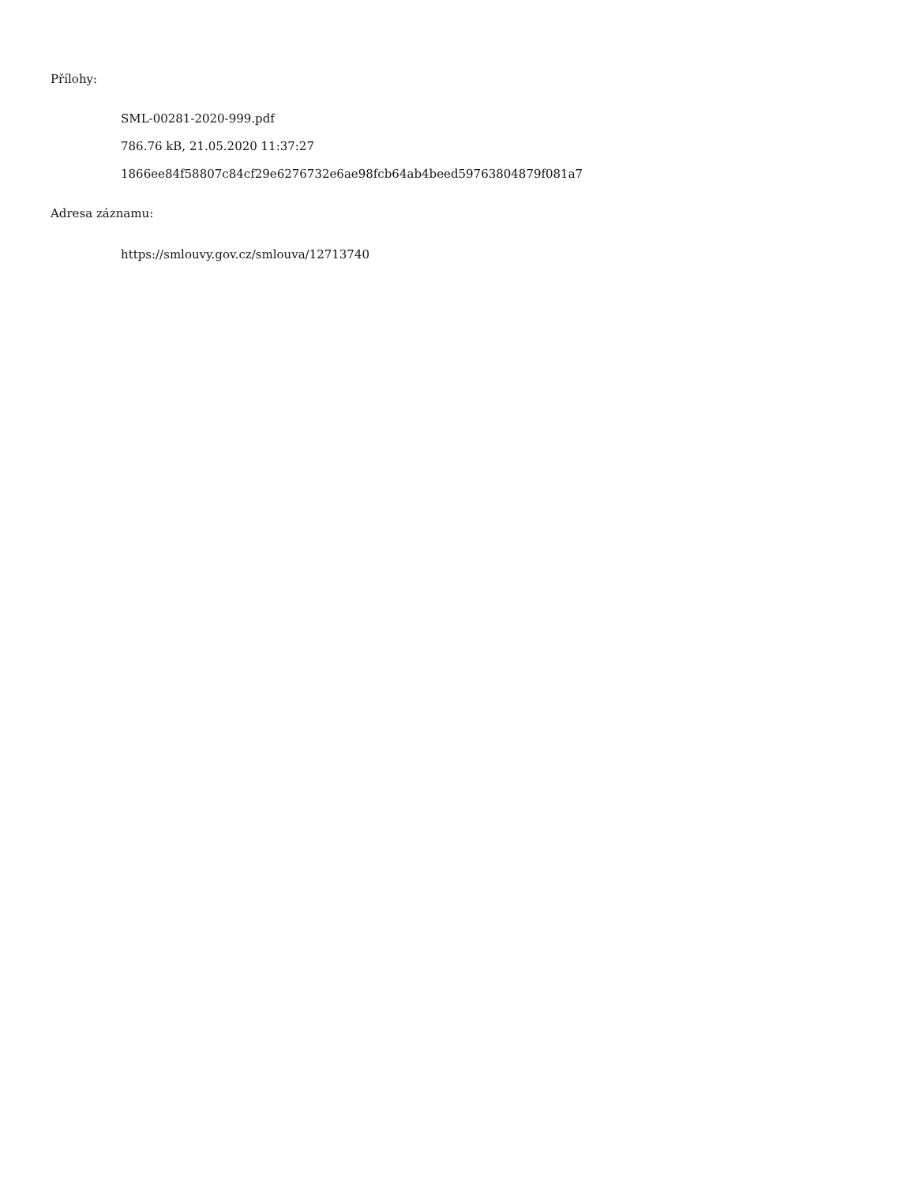Přílohy:
SML-00281-2020-999.pdf
786.76 kB, 21.05.2020 11:37:27
1866ee84f58807c84cf29e6276732e6ae98fcb64ab4beed59763804879f081a7
Adresa záznamu:
https://smlouvy.gov.cz/smlouva/12713740